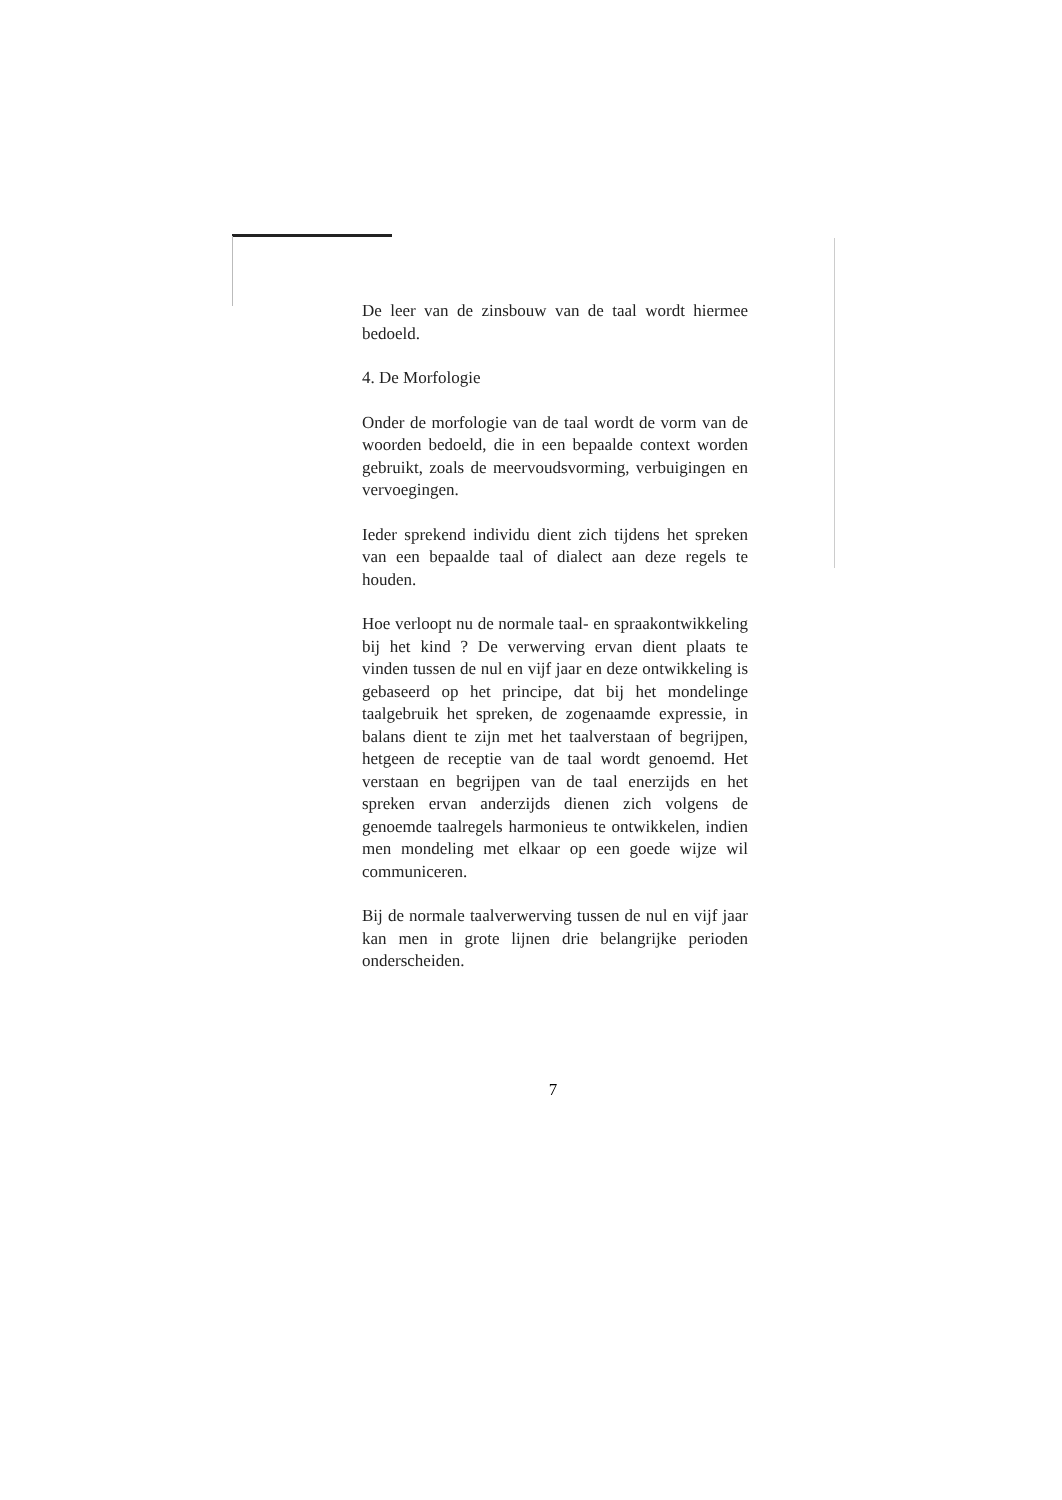De leer van de zinsbouw van de taal wordt hiermee bedoeld.
4. De Morfologie
Onder de morfologie van de taal wordt de vorm van de woorden bedoeld, die in een bepaalde context worden gebruikt, zoals de meervoudsvorming, verbuigingen en vervoegingen.
Ieder sprekend individu dient zich tijdens het spreken van een bepaalde taal of dialect aan deze regels te houden.
Hoe verloopt nu de normale taal- en spraakontwikkeling bij het kind ? De verwerving ervan dient plaats te vinden tussen de nul en vijf jaar en deze ontwikkeling is gebaseerd op het principe, dat bij het mondelinge taalgebruik het spreken, de zogenaamde expressie, in balans dient te zijn met het taalverstaan of begrijpen, hetgeen de receptie van de taal wordt genoemd. Het verstaan en begrijpen van de taal enerzijds en het spreken ervan anderzijds dienen zich volgens de genoemde taalregels harmonieus te ontwikkelen, indien men mondeling met elkaar op een goede wijze wil communiceren.
Bij de normale taalverwerving tussen de nul en vijf jaar kan men in grote lijnen drie belangrijke perioden onderscheiden.
7